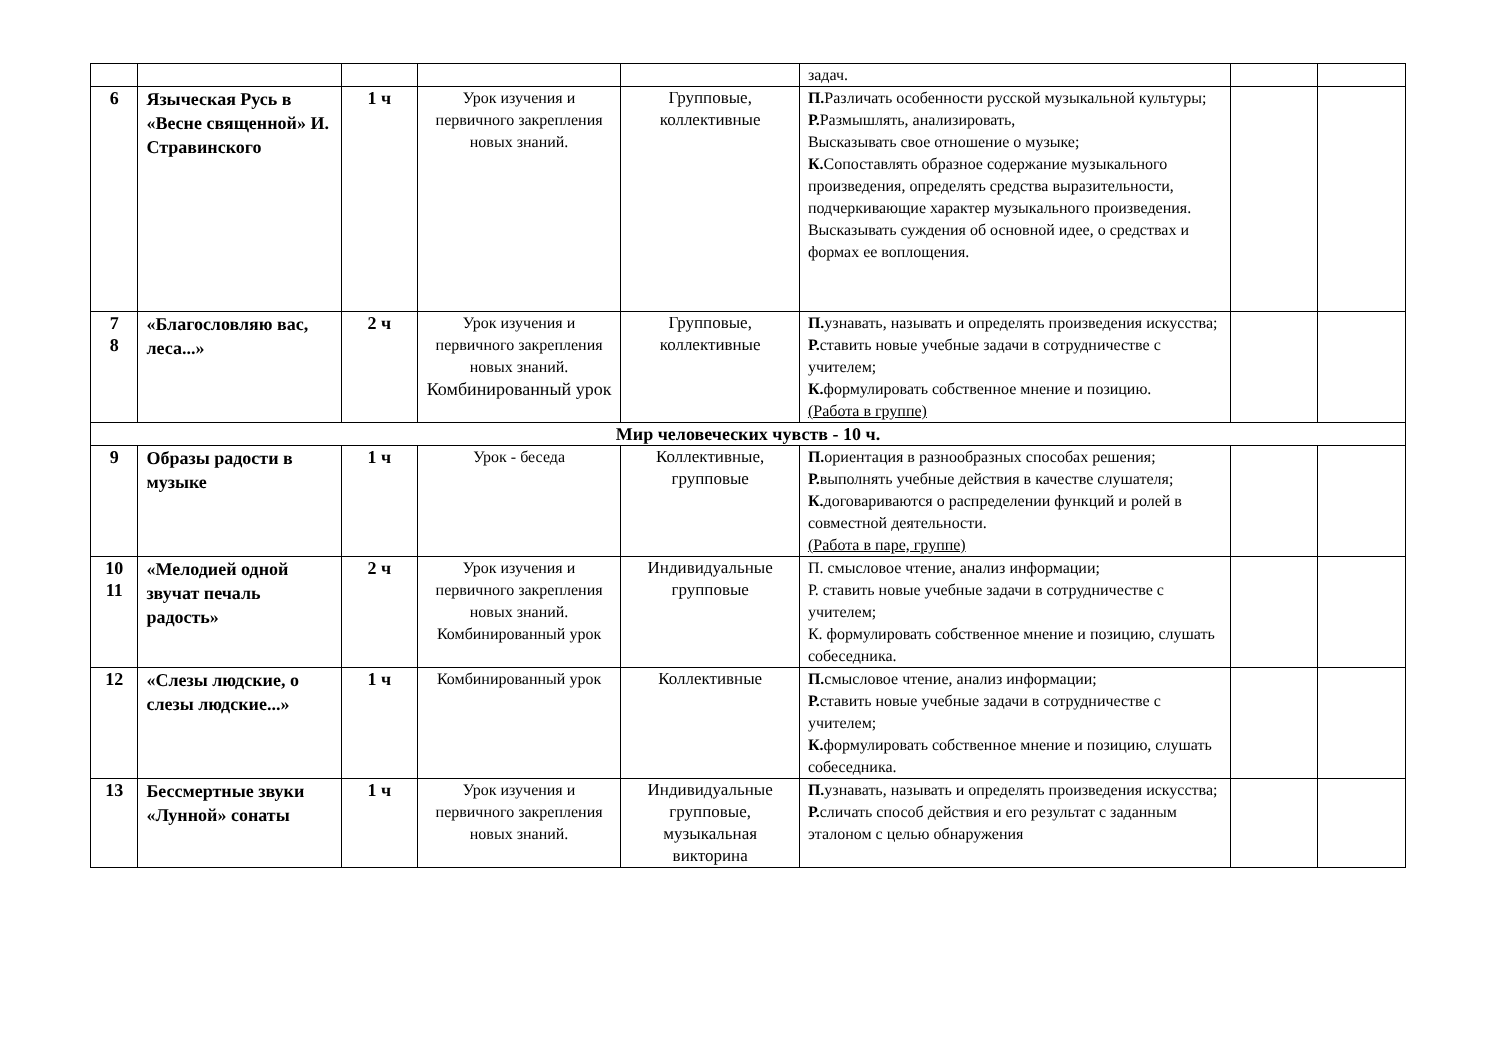| | | | | | задач. | | |
| 6 | Языческая Русь в «Весне священной» И. Стравинского | 1 ч | Урок изучения и первичного закрепления новых знаний. | Групповые, коллективные | П. Различать особенности русской музыкальной культуры; Р. Размышлять, анализировать, Высказывать свое отношение о музыке; К. Сопоставлять образное содержание музыкального произведения, определять средства выразительности, подчеркивающие характер музыкального произведения. Высказывать суждения об основной идее, о средствах и формах ее воплощения. | | |
| 7 8 | «Благословляю вас, леса...» | 2 ч | Урок изучения и первичного закрепления новых знаний. Комбинированный урок | Групповые, коллективные | П. узнавать, называть и определять произведения искусства; Р. ставить новые учебные задачи в сотрудничестве с учителем; К. формулировать собственное мнение и позицию. (Работа в группе) | | |
| Мир человеческих чувств - 10 ч. | | | | | | | |
| 9 | Образы радости в музыке | 1 ч | Урок - беседа | Коллективные, групповые | П. ориентация в разнообразных способах решения; Р. выполнять учебные действия в качестве слушателя; К. договариваются о распределении функций и ролей в совместной деятельности. (Работа в паре, группе) | | |
| 10 11 | «Мелодией одной звучат печаль радость» | 2 ч | Урок изучения и первичного закрепления новых знаний. Комбинированный урок | Индивидуальные групповые | П. смысловое чтение, анализ информации; Р. ставить новые учебные задачи в сотрудничестве с учителем; К. формулировать собственное мнение и позицию, слушать собеседника. | | |
| 12 | «Слезы людские, о слезы людские...» | 1 ч | Комбинированный урок | Коллективные | П. смысловое чтение, анализ информации; Р. ставить новые учебные задачи в сотрудничестве с учителем; К. формулировать собственное мнение и позицию, слушать собеседника. | | |
| 13 | Бессмертные звуки «Лунной» сонаты | 1 ч | Урок изучения и первичного закрепления новых знаний. | Индивидуальные групповые, музыкальная викторина | П. узнавать, называть и определять произведения искусства; Р. сличать способ действия и его результат с заданным эталоном с целью обнаружения | | |